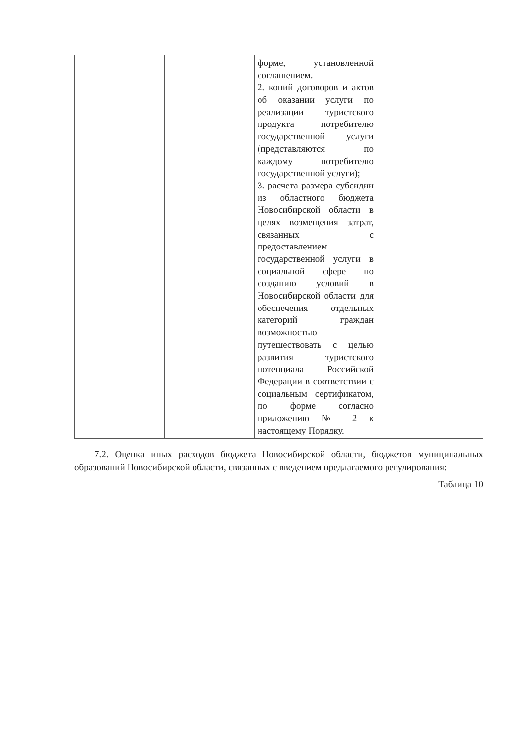| | | форме, установленной соглашением. 2. копий договоров и актов об оказании услуги по реализации туристского продукта потребителю государственной услуги (представляются по каждому потребителю государственной услуги); 3. расчета размера субсидии из областного бюджета Новосибирской области в целях возмещения затрат, связанных с предоставлением государственной услуги в социальной сфере по созданию условий в Новосибирской области для обеспечения отдельных категорий граждан возможностью путешествовать с целью развития туристского потенциала Российской Федерации в соответствии с социальным сертификатом, по форме согласно приложению № 2 к настоящему Порядку. | |
7.2. Оценка иных расходов бюджета Новосибирской области, бюджетов муниципальных образований Новосибирской области, связанных с введением предлагаемого регулирования:
Таблица 10